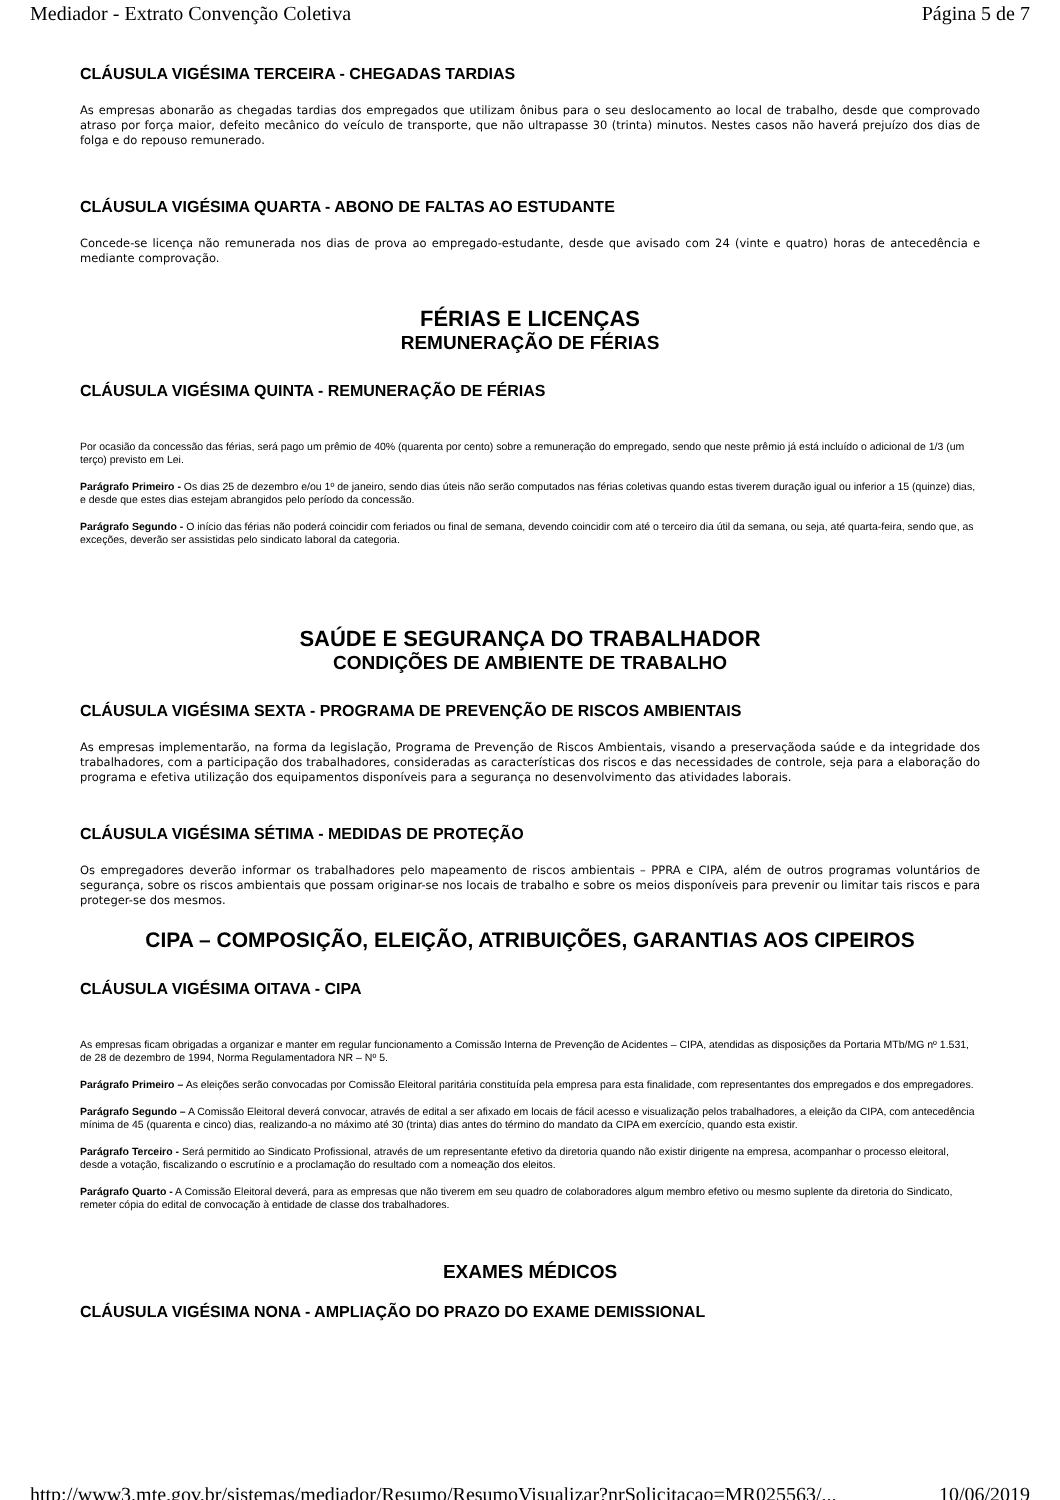Mediador - Extrato Convenção Coletiva Página 5 de 7
CLÁUSULA VIGÉSIMA TERCEIRA - CHEGADAS TARDIAS
As empresas abonarão as chegadas tardias dos empregados que utilizam ônibus para o seu deslocamento ao local de trabalho, desde que comprovado atraso por força maior, defeito mecânico do veículo de transporte, que não ultrapasse 30 (trinta) minutos. Nestes casos não haverá prejuízo dos dias de folga e do repouso remunerado.
CLÁUSULA VIGÉSIMA QUARTA - ABONO DE FALTAS AO ESTUDANTE
Concede-se licença não remunerada nos dias de prova ao empregado-estudante, desde que avisado com 24 (vinte e quatro) horas de antecedência e mediante comprovação.
FÉRIAS E LICENÇAS
REMUNERAÇÃO DE FÉRIAS
CLÁUSULA VIGÉSIMA QUINTA - REMUNERAÇÃO DE FÉRIAS
Por ocasião da concessão das férias, será pago um prêmio de 40% (quarenta por cento) sobre a remuneração do empregado, sendo que neste prêmio já está incluído o adicional de 1/3 (um terço) previsto em Lei.
Parágrafo Primeiro - Os dias 25 de dezembro e/ou 1º de janeiro, sendo dias úteis não serão computados nas férias coletivas quando estas tiverem duração igual ou inferior a 15 (quinze) dias, e desde que estes dias estejam abrangidos pelo período da concessão.
Parágrafo Segundo - O início das férias não poderá coincidir com feriados ou final de semana, devendo coincidir com até o terceiro dia útil da semana, ou seja, até quarta-feira, sendo que, as exceções, deverão ser assistidas pelo sindicato laboral da categoria.
SAÚDE E SEGURANÇA DO TRABALHADOR
CONDIÇÕES DE AMBIENTE DE TRABALHO
CLÁUSULA VIGÉSIMA SEXTA - PROGRAMA DE PREVENÇÃO DE RISCOS AMBIENTAIS
As empresas implementarão, na forma da legislação, Programa de Prevenção de Riscos Ambientais, visando a preservaçãoda saúde e da integridade dos trabalhadores, com a participação dos trabalhadores, consideradas as características dos riscos e das necessidades de controle, seja para a elaboração do programa e efetiva utilização dos equipamentos disponíveis para a segurança no desenvolvimento das atividades laborais.
CLÁUSULA VIGÉSIMA SÉTIMA - MEDIDAS DE PROTEÇÃO
Os empregadores deverão informar os trabalhadores pelo mapeamento de riscos ambientais – PPRA e CIPA, além de outros programas voluntários de segurança, sobre os riscos ambientais que possam originar-se nos locais de trabalho e sobre os meios disponíveis para prevenir ou limitar tais riscos e para proteger-se dos mesmos.
CIPA – COMPOSIÇÃO, ELEIÇÃO, ATRIBUIÇÕES, GARANTIAS AOS CIPEIROS
CLÁUSULA VIGÉSIMA OITAVA - CIPA
As empresas ficam obrigadas a organizar e manter em regular funcionamento a Comissão Interna de Prevenção de Acidentes – CIPA, atendidas as disposições da Portaria MTb/MG nº 1.531, de 28 de dezembro de 1994, Norma Regulamentadora NR – Nº 5.
Parágrafo Primeiro – As eleições serão convocadas por Comissão Eleitoral paritária constituída pela empresa para esta finalidade, com representantes dos empregados e dos empregadores.
Parágrafo Segundo – A Comissão Eleitoral deverá convocar, através de edital a ser afixado em locais de fácil acesso e visualização pelos trabalhadores, a eleição da CIPA, com antecedência mínima de 45 (quarenta e cinco) dias, realizando-a no máximo até 30 (trinta) dias antes do término do mandato da CIPA em exercício, quando esta existir.
Parágrafo Terceiro - Será permitido ao Sindicato Profissional, através de um representante efetivo da diretoria quando não existir dirigente na empresa, acompanhar o processo eleitoral, desde a votação, fiscalizando o escrutínio e a proclamação do resultado com a nomeação dos eleitos.
Parágrafo Quarto - A Comissão Eleitoral deverá, para as empresas que não tiverem em seu quadro de colaboradores algum membro efetivo ou mesmo suplente da diretoria do Sindicato, remeter cópia do edital de convocação à entidade de classe dos trabalhadores.
EXAMES MÉDICOS
CLÁUSULA VIGÉSIMA NONA - AMPLIAÇÃO DO PRAZO DO EXAME DEMISSIONAL
http://www3.mte.gov.br/sistemas/mediador/Resumo/ResumoVisualizar?nrSolicitacao=MR025563/... 10/06/2019